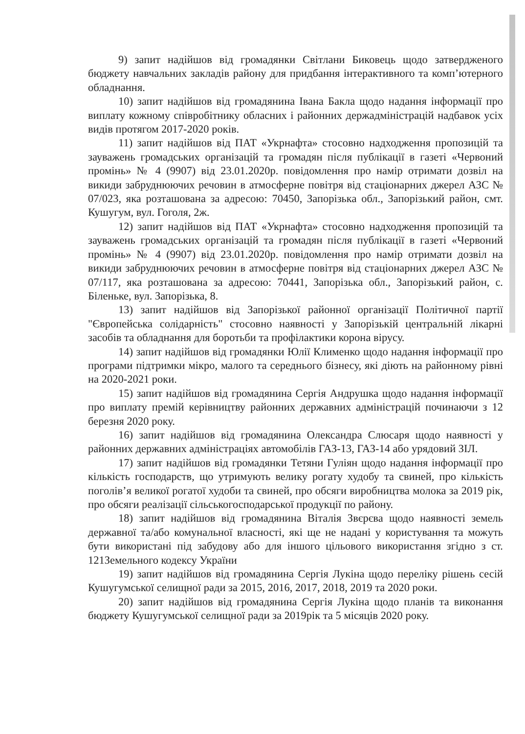9) запит надійшов від громадянки Світлани Биковець щодо затвердженого бюджету навчальних закладів району для придбання інтерактивного та комп’ютерного обладнання.
10) запит надійшов від громадянина Івана Бакла щодо надання інформації про виплату кожному співробітнику обласних і районних держадміністрацій надбавок усіх видів протягом 2017-2020 років.
11) запит надійшов від ПАТ «Укрнафта» стосовно надходження пропозицій та зауважень громадських організацій та громадян після публікації в газеті «Червоний промінь» № 4 (9907) від 23.01.2020р. повідомлення про намір отримати дозвіл на викиди забруднюючих речовин в атмосферне повітря від стаціонарних джерел АЗС № 07/023, яка розташована за адресою: 70450, Запорізька обл., Запорізький район, смт. Кушугум, вул. Гоголя, 2ж.
12) запит надійшов від ПАТ «Укрнафта» стосовно надходження пропозицій та зауважень громадських організацій та громадян після публікації в газеті «Червоний промінь» № 4 (9907) від 23.01.2020р. повідомлення про намір отримати дозвіл на викиди забруднюючих речовин в атмосферне повітря від стаціонарних джерел АЗС № 07/117, яка розташована за адресою: 70441, Запорізька обл., Запорізький район, с. Біленьке, вул. Запорізька, 8.
13) запит надійшов від Запорізької районної організації Політичної партії "Європейська солідарність" стосовно наявності у Запорізькій центральній лікарні засобів та обладнання для боротьби та профілактики корона вірусу.
14) запит надійшов від громадянки Юлії Клименко щодо надання інформації про програми підтримки мікро, малого та середнього бізнесу, які діють на районному рівні на 2020-2021 роки.
15) запит надійшов від громадянина Сергія Андрушка щодо надання інформації про виплату премій керівництву районних державних адміністрацій починаючи з 12 березня 2020 року.
16) запит надійшов від громадянина Олександра Слюсаря щодо наявності у районних державних адміністраціях автомобілів ГАЗ-13, ГАЗ-14 або урядовий ЗІЛ.
17) запит надійшов від громадянки Тетяни Гуліян щодо надання інформації про кількість господарств, що утримують велику рогату худобу та свиней, про кількість поголів’я великої рогатої худоби та свиней, про обсяги виробництва молока за 2019 рік, про обсяги реалізації сільськогосподарської продукції по району.
18) запит надійшов від громадянина Віталія Звєрєва щодо наявності земель державної та/або комунальної власності, які ще не надані у користування та можуть бути використані під забудову або для іншого цільового використання згідно з ст. 121Земельного кодексу України
19) запит надійшов від громадянина Сергія Лукіна щодо переліку рішень сесій Кушугумської селищної ради за 2015, 2016, 2017, 2018, 2019 та 2020 роки.
20) запит надійшов від громадянина Сергія Лукіна щодо планів та виконання бюджету Кушугумської селищної ради за 2019рік та 5 місяців 2020 року.